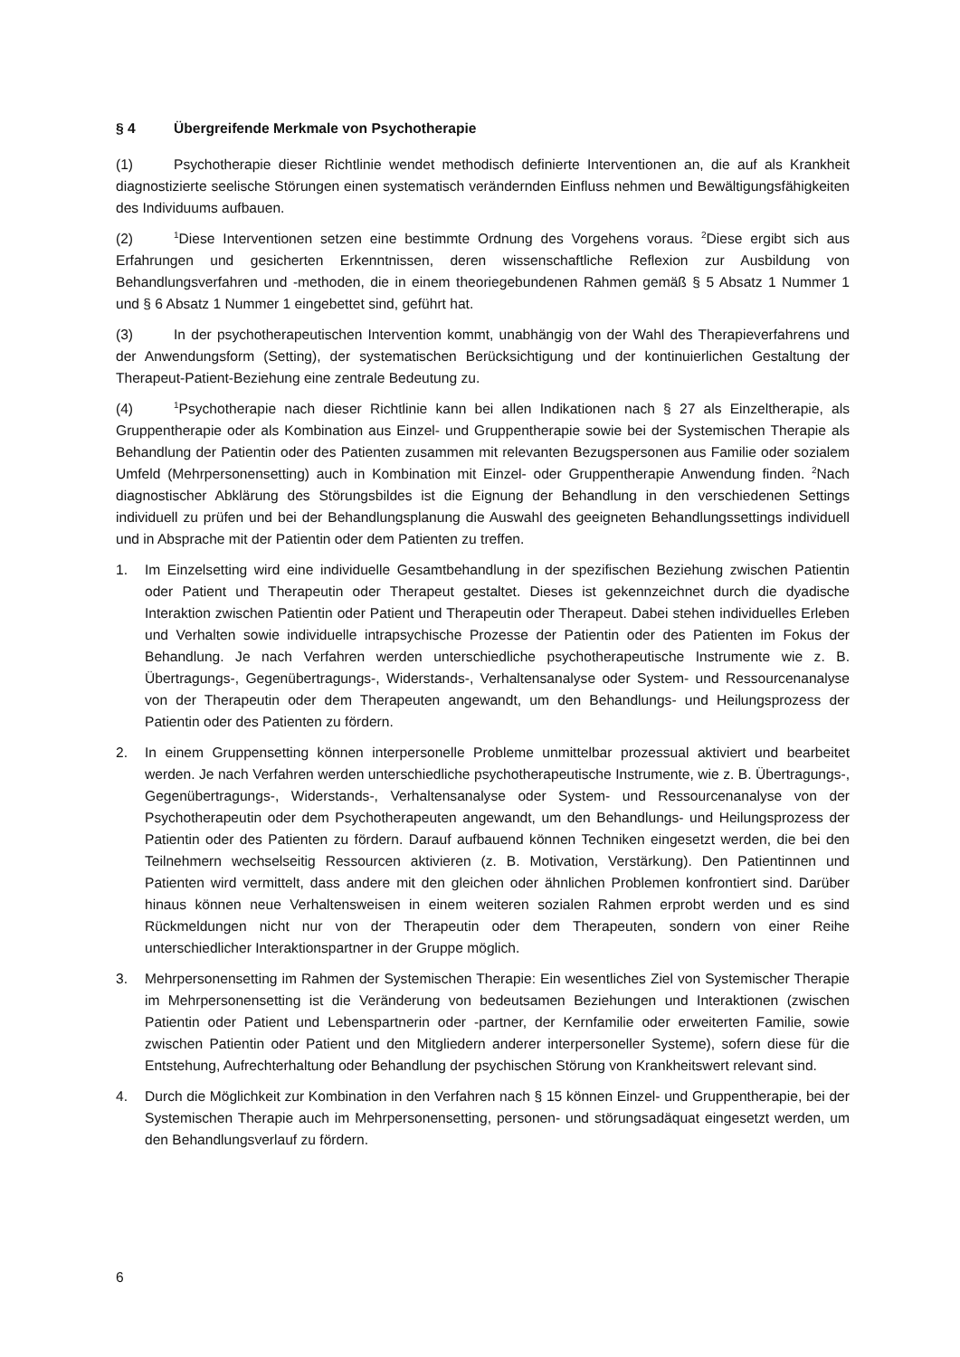§ 4 Übergreifende Merkmale von Psychotherapie
(1) Psychotherapie dieser Richtlinie wendet methodisch definierte Interventionen an, die auf als Krankheit diagnostizierte seelische Störungen einen systematisch verändernden Einfluss nehmen und Bewältigungsfähigkeiten des Individuums aufbauen.
(2)<sup>1</sup>Diese Interventionen setzen eine bestimmte Ordnung des Vorgehens voraus. <sup>2</sup>Diese ergibt sich aus Erfahrungen und gesicherten Erkenntnissen, deren wissenschaftliche Reflexion zur Ausbildung von Behandlungsverfahren und -methoden, die in einem theoriegebundenen Rahmen gemäß § 5 Absatz 1 Nummer 1 und § 6 Absatz 1 Nummer 1 eingebettet sind, geführt hat.
(3) In der psychotherapeutischen Intervention kommt, unabhängig von der Wahl des Therapieverfahrens und der Anwendungsform (Setting), der systematischen Berücksichtigung und der kontinuierlichen Gestaltung der Therapeut-Patient-Beziehung eine zentrale Bedeutung zu.
(4)<sup>1</sup>Psychotherapie nach dieser Richtlinie kann bei allen Indikationen nach § 27 als Einzeltherapie, als Gruppentherapie oder als Kombination aus Einzel- und Gruppentherapie sowie bei der Systemischen Therapie als Behandlung der Patientin oder des Patienten zusammen mit relevanten Bezugspersonen aus Familie oder sozialem Umfeld (Mehrpersonensetting) auch in Kombination mit Einzel- oder Gruppentherapie Anwendung finden. <sup>2</sup>Nach diagnostischer Abklärung des Störungsbildes ist die Eignung der Behandlung in den verschiedenen Settings individuell zu prüfen und bei der Behandlungsplanung die Auswahl des geeigneten Behandlungssettings individuell und in Absprache mit der Patientin oder dem Patienten zu treffen.
1. Im Einzelsetting wird eine individuelle Gesamtbehandlung in der spezifischen Beziehung zwischen Patientin oder Patient und Therapeutin oder Therapeut gestaltet. Dieses ist gekennzeichnet durch die dyadische Interaktion zwischen Patientin oder Patient und Therapeutin oder Therapeut. Dabei stehen individuelles Erleben und Verhalten sowie individuelle intrapsychische Prozesse der Patientin oder des Patienten im Fokus der Behandlung. Je nach Verfahren werden unterschiedliche psychotherapeutische Instrumente wie z. B. Übertragungs-, Gegenübertragungs-, Widerstands-, Verhaltensanalyse oder System- und Ressourcenanalyse von der Therapeutin oder dem Therapeuten angewandt, um den Behandlungs- und Heilungsprozess der Patientin oder des Patienten zu fördern.
2. In einem Gruppensetting können interpersonelle Probleme unmittelbar prozessual aktiviert und bearbeitet werden. Je nach Verfahren werden unterschiedliche psychotherapeutische Instrumente, wie z. B. Übertragungs-, Gegenübertragungs-, Widerstands-, Verhaltensanalyse oder System- und Ressourcenanalyse von der Psychotherapeutin oder dem Psychotherapeuten angewandt, um den Behandlungs- und Heilungsprozess der Patientin oder des Patienten zu fördern. Darauf aufbauend können Techniken eingesetzt werden, die bei den Teilnehmern wechselseitig Ressourcen aktivieren (z. B. Motivation, Verstärkung). Den Patientinnen und Patienten wird vermittelt, dass andere mit den gleichen oder ähnlichen Problemen konfrontiert sind. Darüber hinaus können neue Verhaltensweisen in einem weiteren sozialen Rahmen erprobt werden und es sind Rückmeldungen nicht nur von der Therapeutin oder dem Therapeuten, sondern von einer Reihe unterschiedlicher Interaktionspartner in der Gruppe möglich.
3. Mehrpersonensetting im Rahmen der Systemischen Therapie: Ein wesentliches Ziel von Systemischer Therapie im Mehrpersonensetting ist die Veränderung von bedeutsamen Beziehungen und Interaktionen (zwischen Patientin oder Patient und Lebenspartnerin oder -partner, der Kernfamilie oder erweiterten Familie, sowie zwischen Patientin oder Patient und den Mitgliedern anderer interpersoneller Systeme), sofern diese für die Entstehung, Aufrechterhaltung oder Behandlung der psychischen Störung von Krankheitswert relevant sind.
4. Durch die Möglichkeit zur Kombination in den Verfahren nach § 15 können Einzel- und Gruppentherapie, bei der Systemischen Therapie auch im Mehrpersonensetting, personen- und störungsadäquat eingesetzt werden, um den Behandlungsverlauf zu fördern.
6